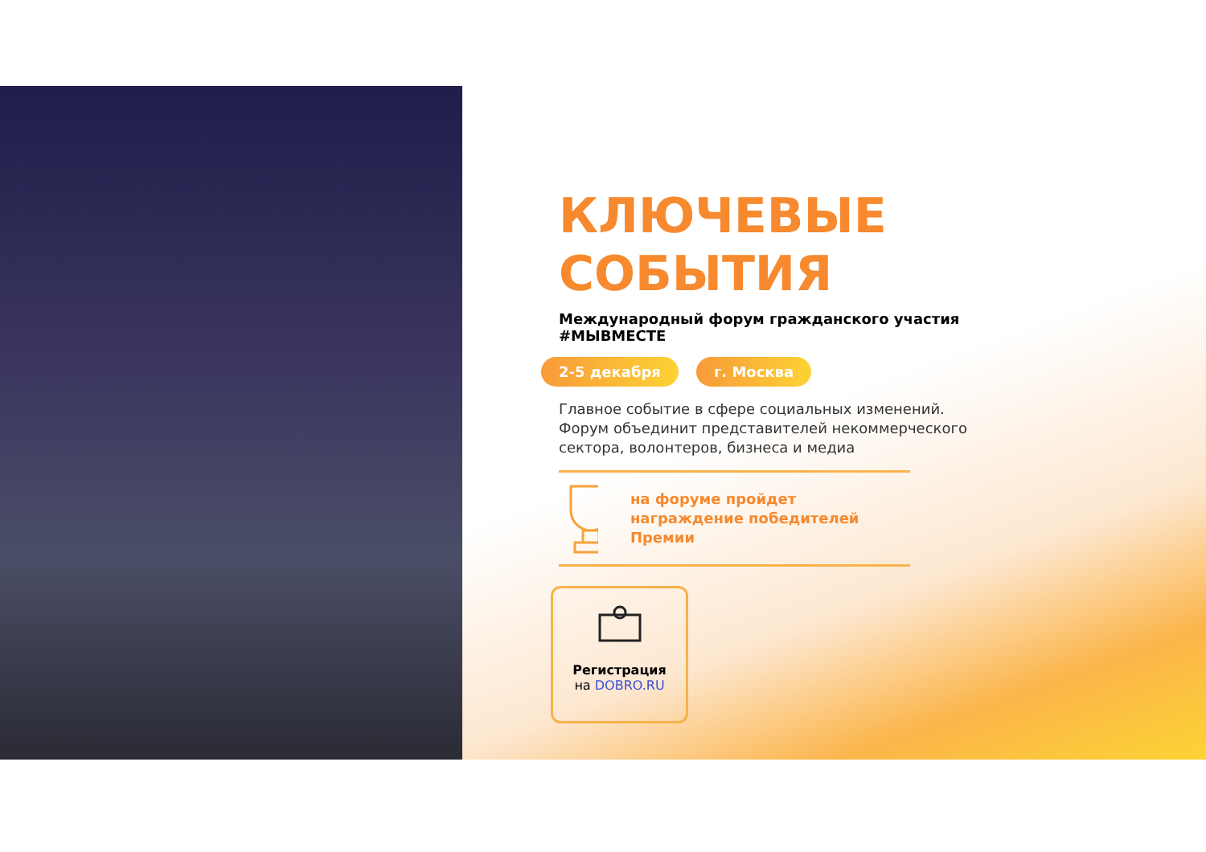КЛЮЧЕВЫЕ СОБЫТИЯ
Международный форум гражданского участия #МЫВМЕСТЕ
2-5 декабря г. Москва
Главное событие в сфере социальных изменений. Форум объединит представителей некоммерческого сектора, волонтеров, бизнеса и медиа
на форуме пройдет награждение победителей Премии
Регистрация
на DOBRO.RU